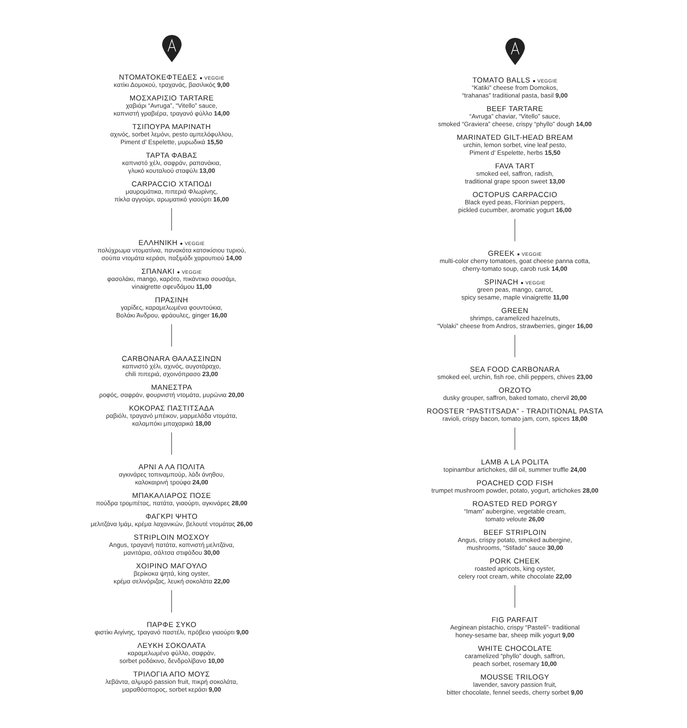ΝΤΟΜΑΤΟΚΕΦΤΕΔΕΣ ● VEGGIE
κατίκι Δομοκού, τραχανάς, βασιλικός 9,00
ΜΟΣΧΑΡΙΣΙΟ TARTARE
χαβιάρι “Avruga”, “Vitello” sauce,
καπνιστή γραβιέρα, τραγανό φύλλο 14,00
ΤΣΙΠΟΥΡΑ ΜΑΡΙΝΑΤΗ
αχινός, sorbet λεμόνι, pesto αμπελόφυλλου,
Piment d’ Espelette, μυρωδικά 15,50
ΤΑΡΤΑ ΦΑΒΑΣ
καπνιστό χέλι, σαφράν, ραπανάκια,
γλυκό κουταλιού σταφύλι 13,00
CARPACCIO ΧΤΑΠΟΔΙ
μαυρομάτικα, πιπεριά Φλωρίνης,
πίκλα αγγούρι, αρωματικό γιαούρτι 16,00
ΕΛΛΗΝΙΚΗ ● VEGGIE
πολύχρωμα ντοματίνια, πανακότα κατσικίσιου τυριού,
σούπα ντομάτα κεράσι, παξιμάδι χαρουπιού 14,00
ΣΠΑΝΑΚΙ ● VEGGIE
φασολάκι, mango, καρότο, πικάντικο σουσάμι,
vinaigrette σφενδάμου 11,00
ΠΡΑΣΙΝΗ
γαρίδες, καραμελωμένα φουντούκια,
Βολάκι Άνδρου, φράουλες, ginger 16,00
CARBONARA ΘΑΛΑΣΣΙΝΩΝ
καπνιστό χέλι, αχινός, αυγοτάραχο,
chili πιπεριά, σχοινόπρασο 23,00
ΜΑΝΕΣΤΡΑ
ροφός, σαφράν, φουρνιστή ντομάτα, μυρώνια 20,00
ΚΟΚΟΡΑΣ ΠΑΣΤΙΤΣΑΔΑ
ραβιόλι, τραγανό μπέικον, μαρμελάδα ντομάτα,
καλαμπόκι μπαχαρικά 18,00
ΑΡΝΙ Α ΛΑ ΠΟΛΙΤΑ
αγκινάρες τοπιναμπούρ, λάδι άνηθου,
καλοκαιρινή τρούφα 24,00
ΜΠΑΚΑΛΙΑΡΟΣ ΠΟΣΕ
πούδρα τρομπέτας, πατάτα, γιαούρτι, αγκινάρες 28,00
ΦΑΓΚΡΙ ΨΗΤΟ
μελιτζάνα Ιμάμ, κρέμα λαχανικών, βελουτέ ντομάτας 26,00
STRIPLOIN ΜΟΣΧΟΥ
Angus, τραγανή πατάτα, καπνιστή μελιτζάνα,
μανιτάρια, σάλτσα στιφάδου 30,00
ΧΟΙΡΙΝΟ ΜΑΓΟΥΛΟ
βερίκοκα ψητά, king oyster,
κρέμα σελινόριζας, λευκή σοκολάτα 22,00
ΠΑΡΦΕ ΣΥΚΟ
φιστίκι Αιγίνης, τραγανό παστέλι, πρόβειο γιαούρτι 9,00
ΛΕΥΚΗ ΣΟΚΟΛΑΤΑ
καραμελωμένο φύλλο, σαφράν,
sorbet ροδάκινο, δενδρολίβανο 10,00
ΤΡΙΛΟΓΙΑ ΑΠΟ ΜΟΥΣ
λεβάντα, αλμυρό passion fruit, πικρή σοκολάτα,
μαραθόσπορος, sorbet κεράσι 9,00
TOMATO BALLS ● VEGGIE
“Katiki” cheese from Domokos,
“trahanas” traditional pasta, basil 9,00
BEEF TARTARE
“Avruga” chaviar, “Vitello” sauce,
smoked “Graviera” cheese, crispy “phyllo” dough 14,00
MARINATED GILT-HEAD BREAM
urchin, lemon sorbet, vine leaf pesto,
Piment d’ Espelette, herbs 15,50
FAVA TART
smoked eel, saffron, radish,
traditional grape spoon sweet 13,00
OCTOPUS CARPACCIO
Black eyed peas, Florinian peppers,
pickled cucumber, aromatic yogurt 16,00
GREEK ● VEGGIE
multi-color cherry tomatoes, goat cheese panna cotta,
cherry-tomato soup, carob rusk 14,00
SPINACH ● VEGGIE
green peas, mango, carrot,
spicy sesame, maple vinaigrette 11,00
GREEN
shrimps, caramelized hazelnuts,
“Volaki” cheese from Andros, strawberries, ginger 16,00
SEA FOOD CARBONARA
smoked eel, urchin, fish roe, chili peppers, chives 23,00
ORZOTO
dusky grouper, saffron, baked tomato, chervil 20,00
ROOSTER “PASTITSADA” - TRADITIONAL PASTA
ravioli, crispy bacon, tomato jam, corn, spices 18,00
LAMB A LA POLITA
topinambur artichokes, dill oil, summer truffle 24,00
POACHED COD FISH
trumpet mushroom powder, potato, yogurt, artichokes 28,00
ROASTED RED PORGY
“Imam” aubergine, vegetable cream,
tomato veloute 26,00
BEEF STRIPLOIN
Angus, crispy potato, smoked aubergine,
mushrooms, “Stifado” sauce 30,00
PORK CHEEK
roasted apricots, king oyster,
celery root cream, white chocolate 22,00
FIG PARFAIT
Aeginean pistachio, crispy “Pasteli”- traditional
honey-sesame bar, sheep milk yogurt 9,00
WHITE CHOCOLATE
caramelized “phyllo” dough, saffron,
peach sorbet, rosemary 10,00
MOUSSE TRILOGY
lavender, savory passion fruit,
bitter chocolate, fennel seeds, cherry sorbet 9,00